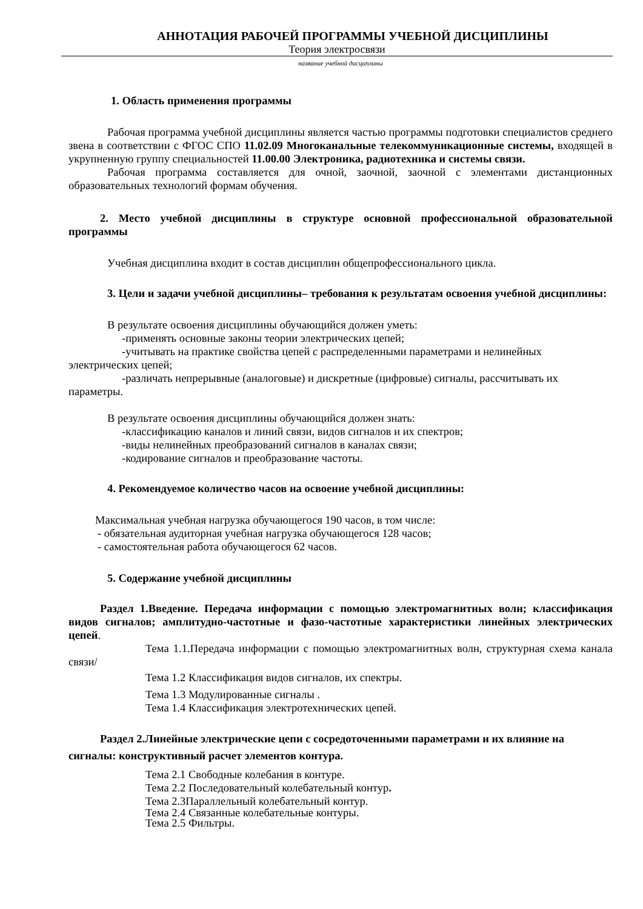АННОТАЦИЯ РАБОЧЕЙ ПРОГРАММЫ УЧЕБНОЙ ДИСЦИПЛИНЫ
Теория электросвязи
название учебной дисциплины
1. Область применения программы
Рабочая программа учебной дисциплины является частью программы подготовки специалистов среднего звена в соответствии с ФГОС СПО 11.02.09 Многоканальные телекоммуникационные системы, входящей в укрупненную группу специальностей 11.00.00 Электроника, радиотехника и системы связи.
Рабочая программа составляется для очной, заочной, заочной с элементами дистанционных образовательных технологий формам обучения.
2. Место учебной дисциплины в структуре основной профессиональной образовательной программы
Учебная дисциплина входит в состав дисциплин общепрофессионального цикла.
3. Цели и задачи учебной дисциплины– требования к результатам освоения учебной дисциплины:
В результате освоения дисциплины обучающийся должен уметь:
-применять основные законы теории электрических цепей;
-учитывать на практике свойства цепей с распределенными параметрами и нелинейных электрических цепей;
-различать непрерывные (аналоговые) и дискретные (цифровые) сигналы, рассчитывать их параметры.
В результате освоения дисциплины обучающийся должен знать:
-классификацию каналов и линий связи, видов сигналов и их спектров;
-виды нелинейных преобразований сигналов в каналах связи;
-кодирование сигналов и преобразование частоты.
4. Рекомендуемое количество часов на освоение учебной дисциплины:
Максимальная учебная нагрузка обучающегося 190 часов, в том числе:
- обязательная аудиторная учебная нагрузка обучающегося 128 часов;
- самостоятельная работа обучающегося 62 часов.
5. Содержание учебной дисциплины
Раздел 1.Введение. Передача информации с помощью электромагнитных волн; классификация видов сигналов; амплитудно-частотные и фазо-частотные характеристики линейных электрических цепей.
Тема 1.1.Передача информации с помощью электромагнитных волн, структурная схема канала связи/
Тема 1.2 Классификация видов сигналов, их спектры.
Тема 1.3 Модулированные сигналы .
Тема 1.4 Классификация электротехнических цепей.
Раздел 2.Линейные электрические цепи с сосредоточенными параметрами и их влияние на сигналы: конструктивный расчет элементов контура.
Тема 2.1 Свободные колебания в контуре.
Тема 2.2 Последовательный колебательный контур.
Тема 2.3Параллельный колебательный контур.
Тема 2.4 Связанные колебательные контуры.
Тема 2.5 Фильтры.